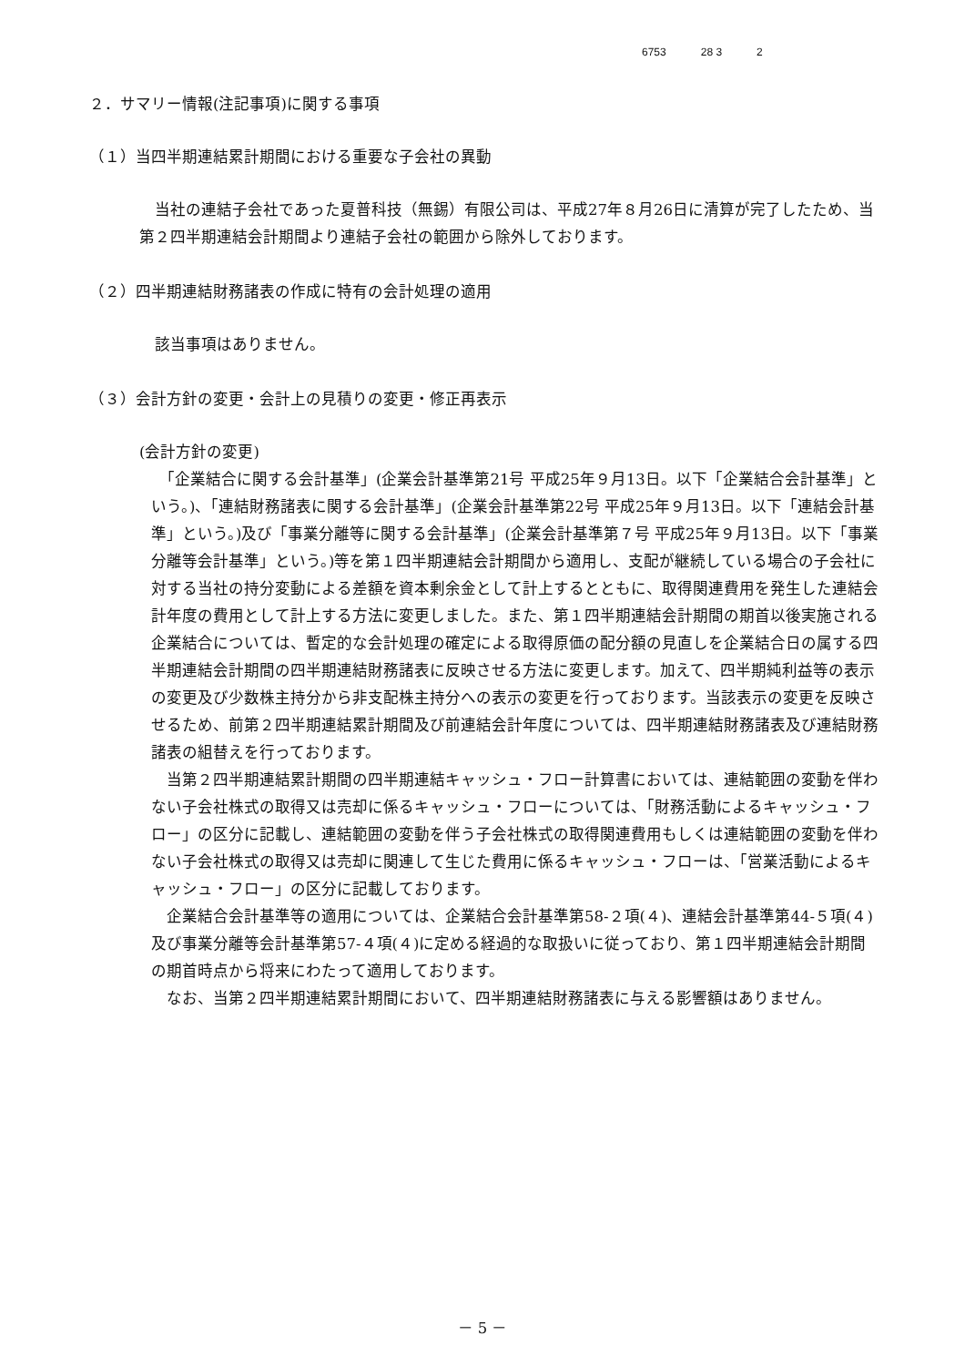6753 28 3 2
２．サマリー情報(注記事項)に関する事項
（１）当四半期連結累計期間における重要な子会社の異動
　当社の連結子会社であった夏普科技（無錫）有限公司は、平成27年８月26日に清算が完了したため、当第２四半期連結会計期間より連結子会社の範囲から除外しております。
（２）四半期連結財務諸表の作成に特有の会計処理の適用
　該当事項はありません。
（３）会計方針の変更・会計上の見積りの変更・修正再表示
(会計方針の変更)
　「企業結合に関する会計基準」(企業会計基準第21号 平成25年９月13日。以下「企業結合会計基準」という。)、「連結財務諸表に関する会計基準」(企業会計基準第22号 平成25年９月13日。以下「連結会計基準」という。)及び「事業分離等に関する会計基準」(企業会計基準第７号 平成25年９月13日。以下「事業分離等会計基準」という。)等を第１四半期連結会計期間から適用し、支配が継続している場合の子会社に対する当社の持分変動による差額を資本剰余金として計上するとともに、取得関連費用を発生した連結会計年度の費用として計上する方法に変更しました。また、第１四半期連結会計期間の期首以後実施される企業結合については、暫定的な会計処理の確定による取得原価の配分額の見直しを企業結合日の属する四半期連結会計期間の四半期連結財務諸表に反映させる方法に変更します。加えて、四半期純利益等の表示の変更及び少数株主持分から非支配株主持分への表示の変更を行っております。当該表示の変更を反映させるため、前第２四半期連結累計期間及び前連結会計年度については、四半期連結財務諸表及び連結財務諸表の組替えを行っております。
　当第２四半期連結累計期間の四半期連結キャッシュ・フロー計算書においては、連結範囲の変動を伴わない子会社株式の取得又は売却に係るキャッシュ・フローについては、「財務活動によるキャッシュ・フロー」の区分に記載し、連結範囲の変動を伴う子会社株式の取得関連費用もしくは連結範囲の変動を伴わない子会社株式の取得又は売却に関連して生じた費用に係るキャッシュ・フローは、「営業活動によるキャッシュ・フロー」の区分に記載しております。
　企業結合会計基準等の適用については、企業結合会計基準第58-２項(４)、連結会計基準第44-５項(４)及び事業分離等会計基準第57-４項(４)に定める経過的な取扱いに従っており、第１四半期連結会計期間の期首時点から将来にわたって適用しております。
　なお、当第２四半期連結累計期間において、四半期連結財務諸表に与える影響額はありません。
－ 5 －